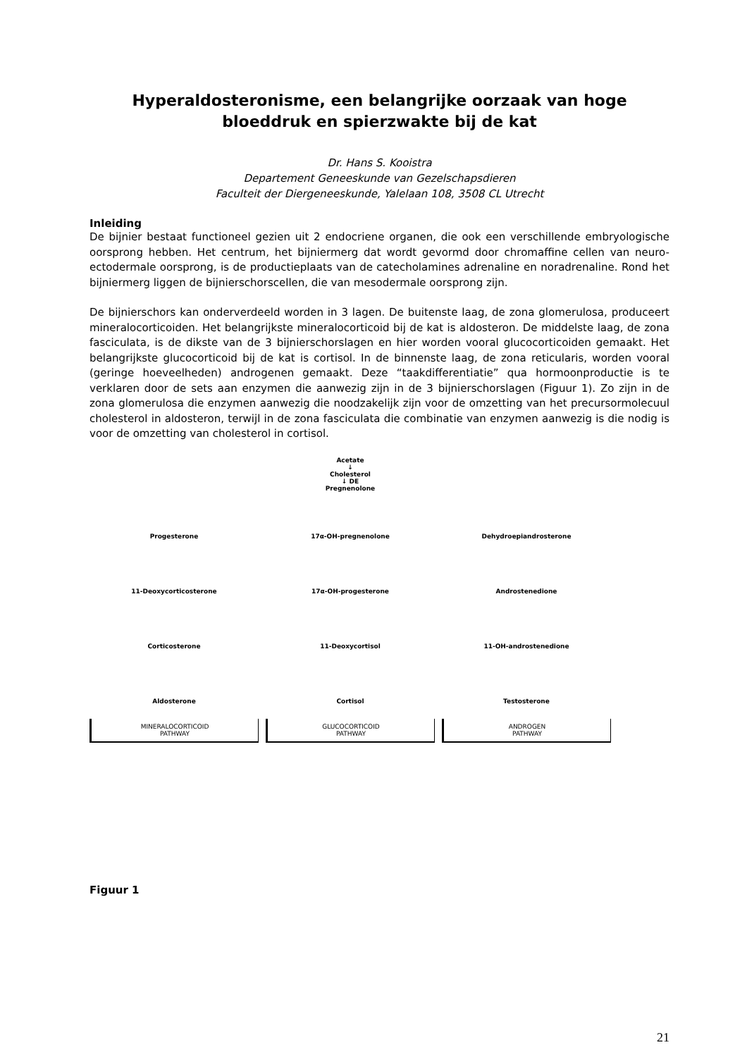Hyperaldosteronisme, een belangrijke oorzaak van hoge bloeddruk en spierzwakte bij de kat
Dr. Hans S. Kooistra
Departement Geneeskunde van Gezelschapsdieren
Faculteit der Diergeneeskunde, Yalelaan 108, 3508 CL Utrecht
Inleiding
De bijnier bestaat functioneel gezien uit 2 endocriene organen, die ook een verschillende embryologische oorsprong hebben. Het centrum, het bijniermerg dat wordt gevormd door chromaffine cellen van neuro-ectodermale oorsprong, is de productieplaats van de catecholamines adrenaline en noradrenaline. Rond het bijniermerg liggen de bijnierschorscellen, die van mesodermale oorsprong zijn.
De bijnierschors kan onderverdeeld worden in 3 lagen. De buitenste laag, de zona glomerulosa, produceert mineralocorticoiden. Het belangrijkste mineralocorticoid bij de kat is aldosteron. De middelste laag, de zona fasciculata, is de dikste van de 3 bijnierschorslagen en hier worden vooral glucocorticoiden gemaakt. Het belangrijkste glucocorticoid bij de kat is cortisol. In de binnenste laag, de zona reticularis, worden vooral (geringe hoeveelheden) androgenen gemaakt. Deze “taakdifferentiatie” qua hormoonproductie is te verklaren door de sets aan enzymen die aanwezig zijn in de 3 bijnierschorslagen (Figuur 1). Zo zijn in de zona glomerulosa die enzymen aanwezig die noodzakelijk zijn voor de omzetting van het precursormolecuul cholesterol in aldosteron, terwijl in de zona fasciculata die combinatie van enzymen aanwezig is die nodig is voor de omzetting van cholesterol in cortisol.
Acetate
↓
Cholesterol
↓ DE
Pregnenolone
Progesterone
17α-OH-pregnenolone
Dehydroepiandrosterone
11-Deoxycorticosterone
17α-OH-progesterone
Androstenedione
Corticosterone
11-Deoxycortisol
11-OH-androstenedione
Aldosterone
Cortisol
Testosterone
MINERALOCORTICOID
PATHWAY
GLUCOCORTICOID
PATHWAY
ANDROGEN
PATHWAY
Figuur 1
21